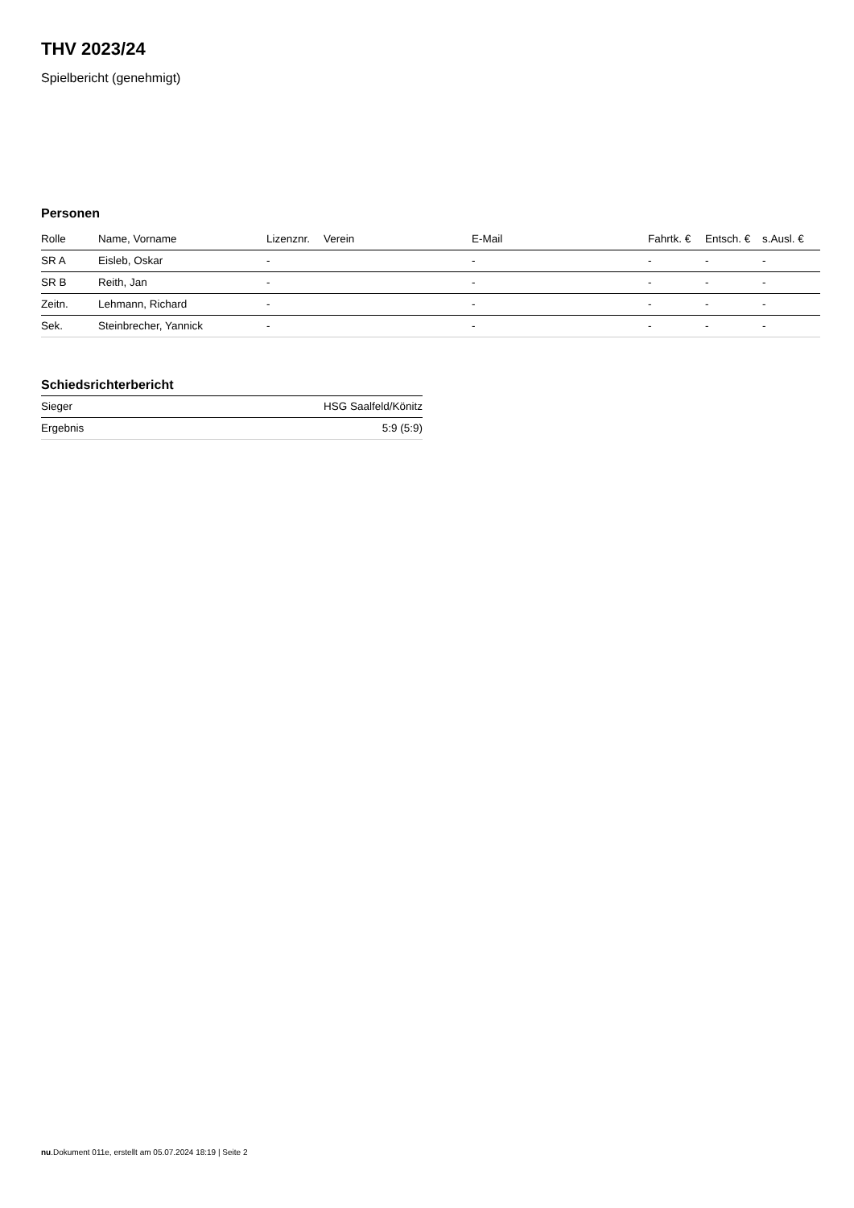THV 2023/24
Spielbericht (genehmigt)
Personen
| Rolle | Name, Vorname | Lizenznr. | Verein | E-Mail | Fahrtk. € | Entsch. € | s.Ausl. € |
| --- | --- | --- | --- | --- | --- | --- | --- |
| SR A | Eisleb, Oskar | - | | - | - | - | - |
| SR B | Reith, Jan | - | | - | - | - | - |
| Zeitn. | Lehmann, Richard | - | | - | - | - | - |
| Sek. | Steinbrecher, Yannick | - | | - | - | - | - |
Schiedsrichterbericht
| Sieger | HSG Saalfeld/Könitz |
| Ergebnis | 5:9 (5:9) |
nu.Dokument 011e, erstellt am 05.07.2024 18:19 | Seite 2